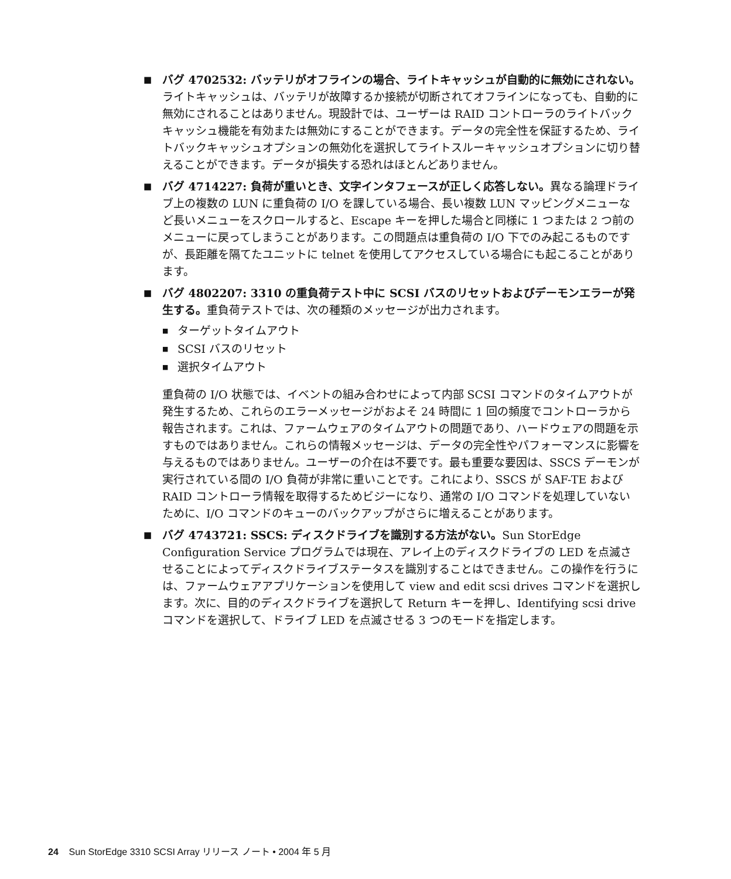■
バグ 4702532: バッテリがオフラインの場合、ライトキャッシュが自動的に無効にされない。ライトキャッシュは、バッテリが故障するか接続が切断されてオフラインになっても、自動的に無効にされることはありません。現設計では、ユーザーは RAID コントローラのライトバックキャッシュ機能を有効または無効にすることができます。データの完全性を保証するため、ライトバックキャッシュオプションの無効化を選択してライトスルーキャッシュオプションに切り替えることができます。データが損失する恐れはほとんどありません。
■
バグ 4714227: 負荷が重いとき、文字インタフェースが正しく応答しない。異なる論理ドライブ上の複数の LUN に重負荷の I/O を課している場合、長い複数 LUN マッピングメニューなど長いメニューをスクロールすると、Escape キーを押した場合と同様に 1 つまたは 2 つ前のメニューに戻ってしまうことがあります。この問題点は重負荷の I/O 下でのみ起こるものですが、長距離を隔てたユニットに telnet を使用してアクセスしている場合にも起こることがあります。
■
バグ 4802207: 3310 の重負荷テスト中に SCSI バスのリセットおよびデーモンエラーが発生する。重負荷テストでは、次の種類のメッセージが出力されます。
■
ターゲットタイムアウト
■
SCSI バスのリセット
■
選択タイムアウト
重負荷の I/O 状態では、イベントの組み合わせによって内部 SCSI コマンドのタイムアウトが発生するため、これらのエラーメッセージがおよそ 24 時間に 1 回の頻度でコントローラから報告されます。これは、ファームウェアのタイムアウトの問題であり、ハードウェアの問題を示すものではありません。これらの情報メッセージは、データの完全性やパフォーマンスに影響を与えるものではありません。ユーザーの介在は不要です。最も重要な要因は、SSCS デーモンが実行されている間の I/O 負荷が非常に重いことです。これにより、SSCS が SAF-TE および RAID コントローラ情報を取得するためビジーになり、通常の I/O コマンドを処理していないために、I/O コマンドのキューのバックアップがさらに増えることがあります。
■
バグ 4743721: SSCS: ディスクドライブを識別する方法がない。Sun StorEdge Configuration Service プログラムでは現在、アレイ上のディスクドライブの LED を点滅させることによってディスクドライブステータスを識別することはできません。この操作を行うには、ファームウェアアプリケーションを使用して view and edit scsi drives コマンドを選択します。次に、目的のディスクドライブを選択して Return キーを押し、Identifying scsi drive コマンドを選択して、ドライブ LED を点滅させる 3 つのモードを指定します。
24 Sun StorEdge 3310 SCSI Array リリース ノート • 2004 年 5 月